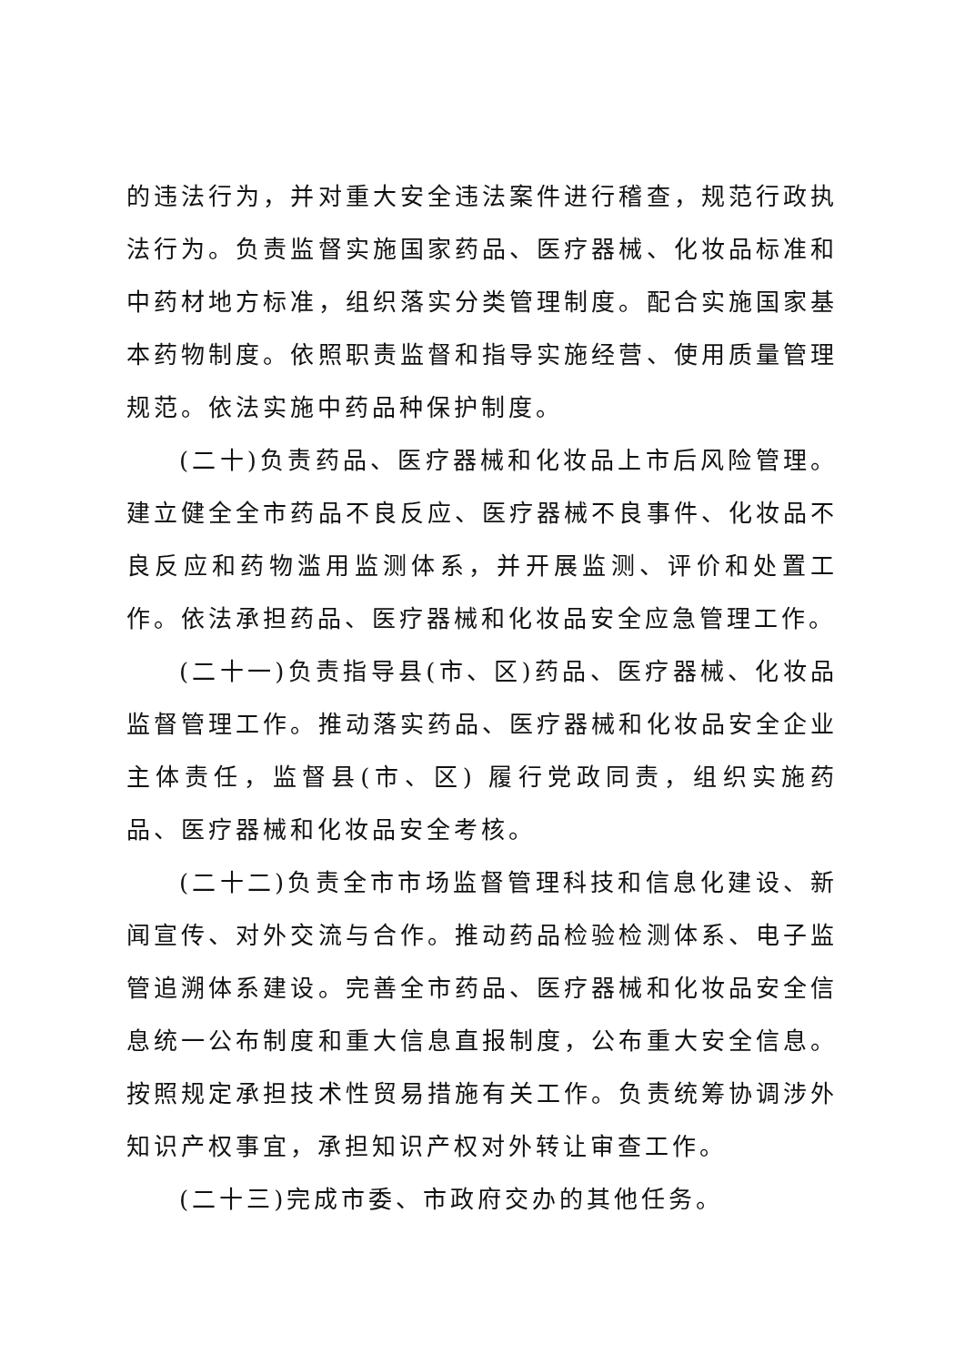的违法行为，并对重大安全违法案件进行稽查，规范行政执法行为。负责监督实施国家药品、医疗器械、化妆品标准和中药材地方标准，组织落实分类管理制度。配合实施国家基本药物制度。依照职责监督和指导实施经营、使用质量管理规范。依法实施中药品种保护制度。
(二十)负责药品、医疗器械和化妆品上市后风险管理。建立健全全市药品不良反应、医疗器械不良事件、化妆品不良反应和药物滥用监测体系，并开展监测、评价和处置工作。依法承担药品、医疗器械和化妆品安全应急管理工作。
(二十一)负责指导县(市、区)药品、医疗器械、化妆品监督管理工作。推动落实药品、医疗器械和化妆品安全企业主体责任，监督县(市、区) 履行党政同责，组织实施药品、医疗器械和化妆品安全考核。
(二十二)负责全市市场监督管理科技和信息化建设、新闻宣传、对外交流与合作。推动药品检验检测体系、电子监管追溯体系建设。完善全市药品、医疗器械和化妆品安全信息统一公布制度和重大信息直报制度，公布重大安全信息。按照规定承担技术性贸易措施有关工作。负责统筹协调涉外知识产权事宜，承担知识产权对外转让审查工作。
(二十三)完成市委、市政府交办的其他任务。